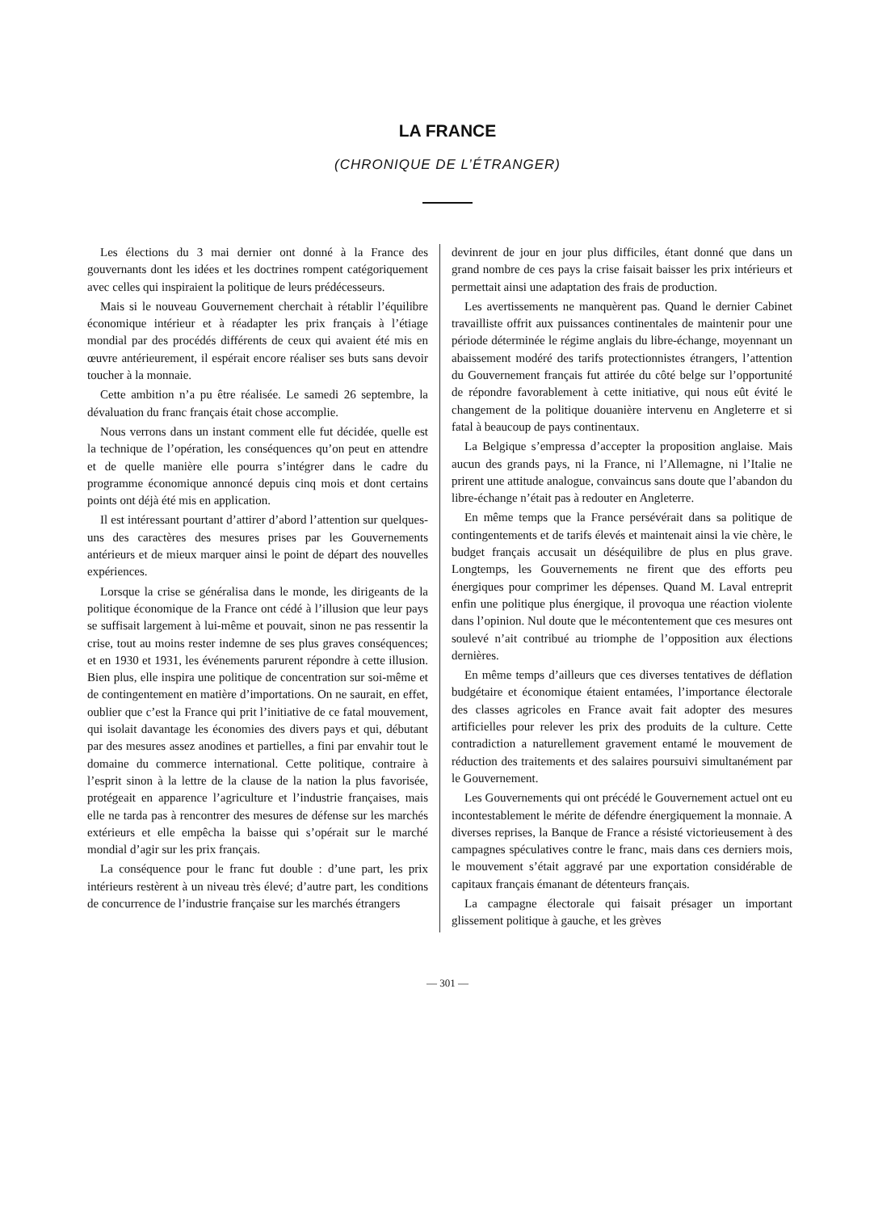LA FRANCE
(CHRONIQUE DE L’ÉTRANGER)
Les élections du 3 mai dernier ont donné à la France des gouvernants dont les idées et les doctrines rompent catégoriquement avec celles qui inspiraient la politique de leurs prédécesseurs.
Mais si le nouveau Gouvernement cherchait à rétablir l’équilibre économique intérieur et à réadapter les prix français à l’étiage mondial par des procédés différents de ceux qui avaient été mis en œuvre antérieurement, il espérait encore réaliser ses buts sans devoir toucher à la monnaie.
Cette ambition n’a pu être réalisée. Le samedi 26 septembre, la dévaluation du franc français était chose accomplie.
Nous verrons dans un instant comment elle fut décidée, quelle est la technique de l’opération, les conséquences qu’on peut en attendre et de quelle manière elle pourra s’intégrer dans le cadre du programme économique annoncé depuis cinq mois et dont certains points ont déjà été mis en application.
Il est intéressant pourtant d’attirer d’abord l’attention sur quelques-uns des caractères des mesures prises par les Gouvernements antérieurs et de mieux marquer ainsi le point de départ des nouvelles expériences.
Lorsque la crise se généralisa dans le monde, les dirigeants de la politique économique de la France ont cédé à l’illusion que leur pays se suffisait largement à lui-même et pouvait, sinon ne pas ressentir la crise, tout au moins rester indemne de ses plus graves conséquences; et en 1930 et 1931, les événements parurent répondre à cette illusion. Bien plus, elle inspira une politique de concentration sur soi-même et de contingentement en matière d’importations. On ne saurait, en effet, oublier que c’est la France qui prit l’initiative de ce fatal mouvement, qui isolait davantage les économies des divers pays et qui, débutant par des mesures assez anodines et partielles, a fini par envahir tout le domaine du commerce international. Cette politique, contraire à l’esprit sinon à la lettre de la clause de la nation la plus favorisée, protégeait en apparence l’agriculture et l’industrie françaises, mais elle ne tarda pas à rencontrer des mesures de défense sur les marchés extérieurs et elle empêcha la baisse qui s’opérait sur le marché mondial d’agir sur les prix français.
La conséquence pour le franc fut double : d’une part, les prix intérieurs restèrent à un niveau très élevé; d’autre part, les conditions de concurrence de l’industrie française sur les marchés étrangers
devinrent de jour en jour plus difficiles, étant donné que dans un grand nombre de ces pays la crise faisait baisser les prix intérieurs et permettait ainsi une adaptation des frais de production.
Les avertissements ne manquèrent pas. Quand le dernier Cabinet travailliste offrit aux puissances continentales de maintenir pour une période déterminée le régime anglais du libre-échange, moyennant un abaissement modéré des tarifs protectionnistes étrangers, l’attention du Gouvernement français fut attirée du côté belge sur l’opportunité de répondre favorablement à cette initiative, qui nous eût évité le changement de la politique douanière intervenu en Angleterre et si fatal à beaucoup de pays continentaux.
La Belgique s’empressa d’accepter la proposition anglaise. Mais aucun des grands pays, ni la France, ni l’Allemagne, ni l’Italie ne prirent une attitude analogue, convaincus sans doute que l’abandon du libre-échange n’était pas à redouter en Angleterre.
En même temps que la France persévérait dans sa politique de contingentements et de tarifs élevés et maintenait ainsi la vie chère, le budget français accusait un déséquilibre de plus en plus grave. Longtemps, les Gouvernements ne firent que des efforts peu énergiques pour comprimer les dépenses. Quand M. Laval entreprit enfin une politique plus énergique, il provoqua une réaction violente dans l’opinion. Nul doute que le mécontentement que ces mesures ont soulevé n’ait contribué au triomphe de l’opposition aux élections dernières.
En même temps d’ailleurs que ces diverses tentatives de déflation budgétaire et économique étaient entamées, l’importance électorale des classes agricoles en France avait fait adopter des mesures artificielles pour relever les prix des produits de la culture. Cette contradiction a naturellement gravement entamé le mouvement de réduction des traitements et des salaires poursuivi simultanément par le Gouvernement.
Les Gouvernements qui ont précédé le Gouvernement actuel ont eu incontestablement le mérite de défendre énergiquement la monnaie. A diverses reprises, la Banque de France a résisté victorieusement à des campagnes spéculatives contre le franc, mais dans ces derniers mois, le mouvement s’était aggravé par une exportation considérable de capitaux français émanant de détenteurs français.
La campagne électorale qui faisait présager un important glissement politique à gauche, et les grèves
— 301 —